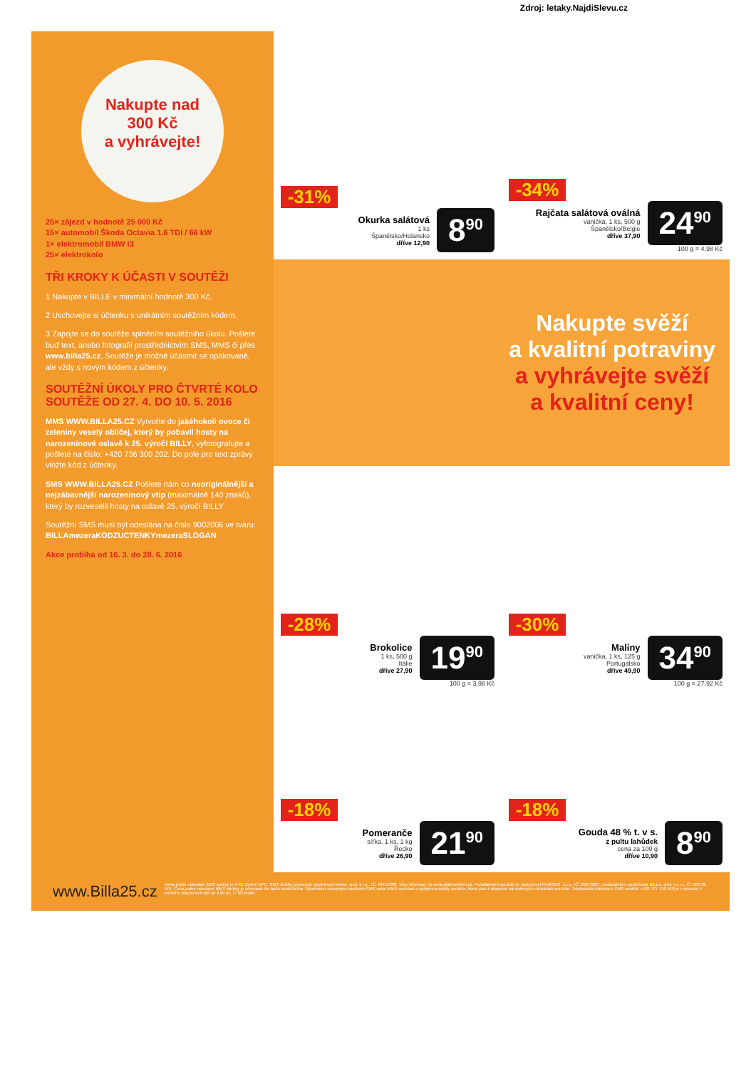Zdroj: letaky.NajdiSlevu.cz
Nakupte nad
300 Kč
a vyhrávejte!
25× zájezd v hodnotě 25 000 Kč
15× automobil Škoda Octavia 1.6 TDI / 66 kW
1× elektromobil BMW i3
25× elektrokolo
TŘI KROKY K ÚČASTI V SOUTĚŽI
1 Nakupte v BILLE v minimální hodnotě 300 Kč.
2 Uschovejte si účtenku s unikátním soutěžním kódem.
3 Zapojte se do soutěže splněním soutěžního úkolu. Pošlete buď text, anebo fotografii prostřednictvím SMS, MMS či přes www.billa25.cz. Soutěže je možné účastnit se opakovaně, ale vždy s novým kódem z účtenky.
SOUTĚŽNÍ ÚKOLY PRO ČTVRTÉ KOLO SOUTĚŽE OD 27. 4. DO 10. 5. 2016
MMS WWW.BILLA25.CZ Vytvořte do jakéhokoli ovoce či zeleniny veselý obličej, který by pobavil hosty na narozeninové oslavě k 25. výročí BILLY, vyfotografujte a pošlete na číslo: +420 736 300 202. Do pole pro text zprávy vložte kód z účtenky.
SMS WWW.BILLA25.CZ Pošlete nám co neoriginálnější a nejzábavnější narozeninový vtip (maximálně 140 znaků), který by rozveselil hosty na oslavě 25. výročí BILLY
Soutěžní SMS musí být odeslána na číslo 9002006 ve tvaru: BILLAmezeraKODZUCTENKYmezeraSLOGAN
Akce probíhá od 16. 3. do 28. 6. 2016
-31%
Okurka salátová
1 ks
Španělsko/Holansko
dříve 12,90
8<sup>90</sup>
-34%
Rajčata salátová oválná
vanička, 1 ks, 500 g
Španělsko/Belgie
dříve 37,90
24<sup>90</sup>
100 g = 4,98 Kč
Nakupte svěží
a kvalitní potraviny
a vyhrávejte svěží
a kvalitní ceny!
-28%
Brokolice
1 ks, 500 g
Itálie
dříve 27,90
19<sup>90</sup>
100 g = 3,98 Kč
-30%
Maliny
vanička, 1 ks, 125 g
Portugalsko
dříve 49,90
34<sup>90</sup>
100 g = 27,92 Kč
-18%
Pomeranče
síťka, 1 ks, 1 kg
Řecko
dříve 26,90
21<sup>90</sup>
-18%
Gouda 48 % t. v s.
z pultu lahůdek
cena za 100 g
dříve 10,90
8<sup>90</sup>
www.Billa25.cz
Cena jedné odeslané SMS zprávy je 6 Kč včetně DPH. SMS službu provozuje společnost Axima, spol. s r.o., IČ: 49451308. Více informací na www.platmobilem.cz. Pořadatelem soutěže je společnost ProfiSMS, s.r.o., IČ: 03676307, zadavatelem společnost BILLA, spol. s r. o., IČ: 006 85 976. Cena jedné odeslané MMS zprávy je účtovaná dle tarifu soutěžícího. Spotřebitel samotným zasláním SMS nebo MMS souhlasí s úplnými pravidly soutěže, která jsou k dispozici na webových stránkách soutěže. Telefonická infolinka k SMS soutěži +420 777 710 418 je v provozu v průběhu pracovních dní od 9.00 do 17.00 hodin.